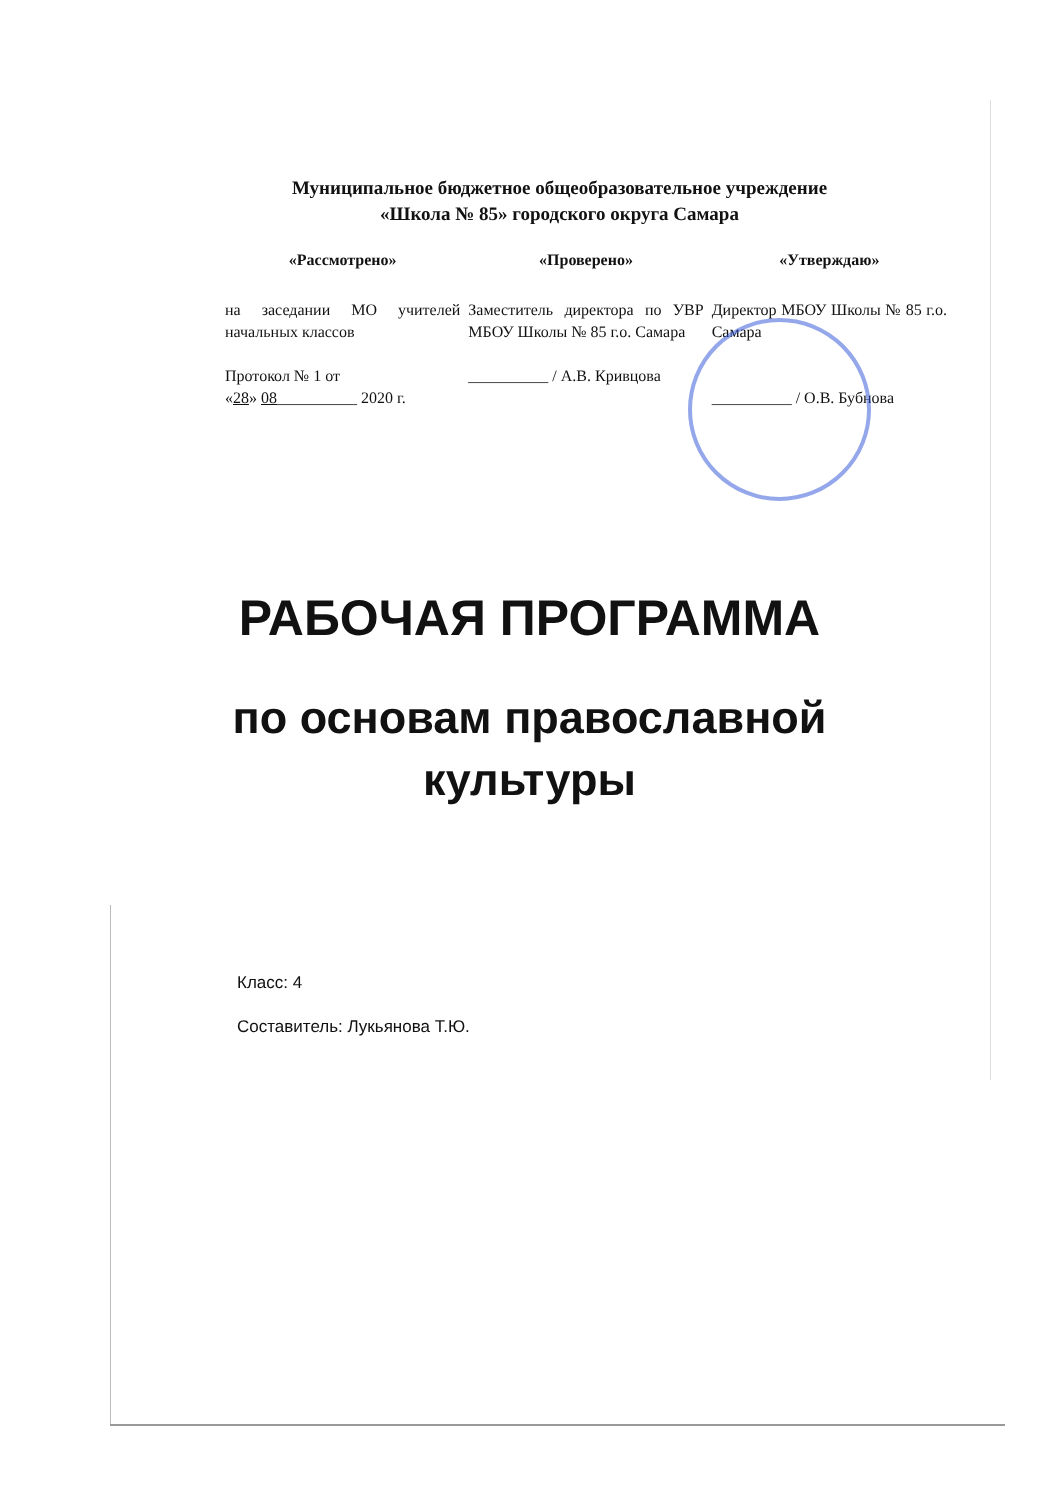Муниципальное бюджетное общеобразовательное учреждение
«Школа № 85» городского округа Самара
«Рассмотрено»
на заседании МО учителей начальных классов
Протокол № 1 от
«28» 08__________ 2020 г.
«Проверено»
Заместитель директора по УВР МБОУ Школы № 85 г.о. Самара
__________ / А.В. Кривцова
«Утверждаю»
Директор МБОУ Школы № 85 г.о. Самара
__________ / О.В. Бубнова
РАБОЧАЯ ПРОГРАММА
по основам православной
культуры
Класс: 4
Составитель: Лукьянова Т.Ю.